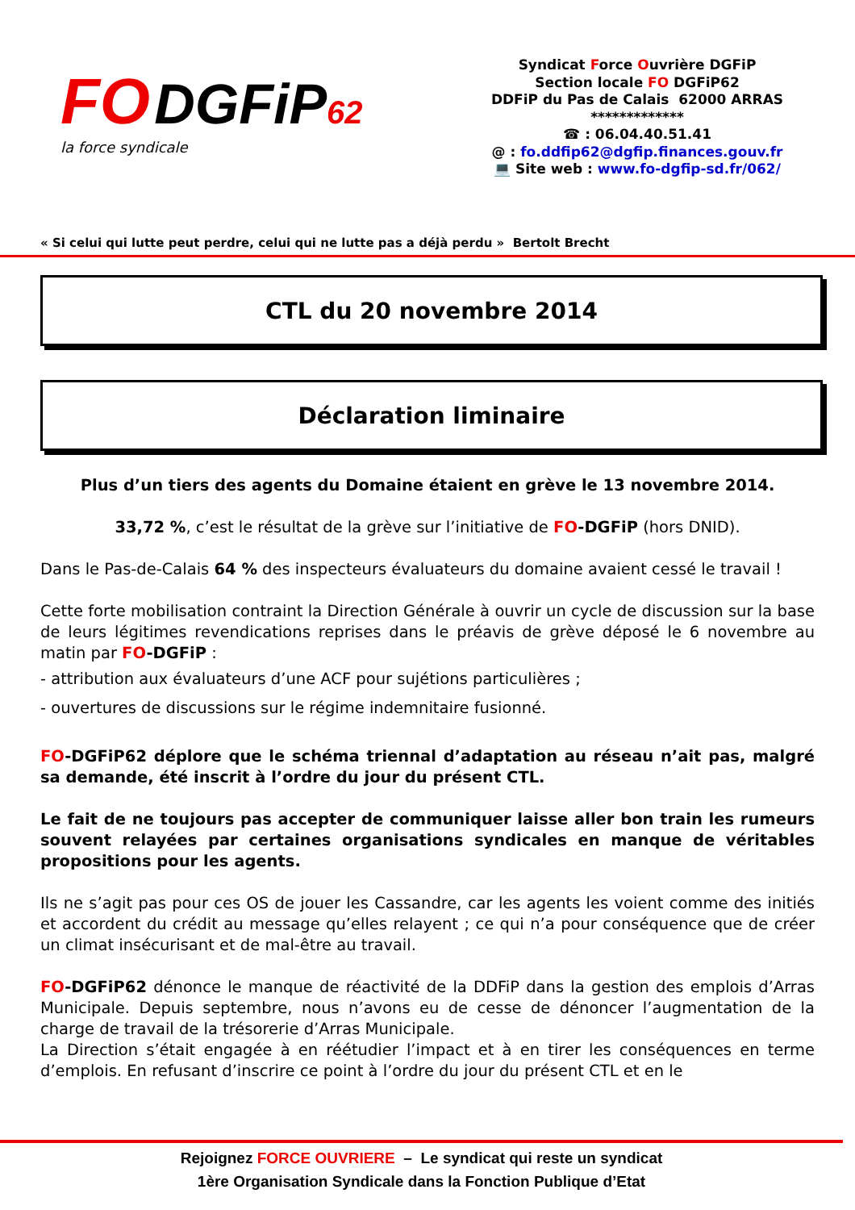FO DGFiP 62
la force syndicale
Syndicat Force Ouvrière DGFiP
Section locale FO DGFiP62
DDFiP du Pas de Calais 62000 ARRAS
*************
☎ : 06.04.40.51.41
@ : fo.ddfip62@dgfip.finances.gouv.fr
💻 Site web : www.fo-dgfip-sd.fr/062/
« Si celui qui lutte peut perdre, celui qui ne lutte pas a déjà perdu » Bertolt Brecht
CTL du 20 novembre 2014
Déclaration liminaire
Plus d’un tiers des agents du Domaine étaient en grève le 13 novembre 2014.
33,72 %, c’est le résultat de la grève sur l’initiative de FO-DGFiP (hors DNID).
Dans le Pas-de-Calais 64 % des inspecteurs évaluateurs du domaine avaient cessé le travail !
Cette forte mobilisation contraint la Direction Générale à ouvrir un cycle de discussion sur la base de leurs légitimes revendications reprises dans le préavis de grève déposé le 6 novembre au matin par FO-DGFiP :
- attribution aux évaluateurs d’une ACF pour sujétions particulières ;
- ouvertures de discussions sur le régime indemnitaire fusionné.
FO-DGFiP62 déplore que le schéma triennal d’adaptation au réseau n’ait pas, malgré sa demande, été inscrit à l’ordre du jour du présent CTL.
Le fait de ne toujours pas accepter de communiquer laisse aller bon train les rumeurs souvent relayées par certaines organisations syndicales en manque de véritables propositions pour les agents.
Ils ne s’agit pas pour ces OS de jouer les Cassandre, car les agents les voient comme des initiés et accordent du crédit au message qu’elles relayent ; ce qui n’a pour conséquence que de créer un climat insécurisant et de mal-être au travail.
FO-DGFiP62 dénonce le manque de réactivité de la DDFiP dans la gestion des emplois d’Arras Municipale. Depuis septembre, nous n’avons eu de cesse de dénoncer l’augmentation de la charge de travail de la trésorerie d’Arras Municipale.
La Direction s’était engagée à en réétudier l’impact et à en tirer les conséquences en terme d’emplois. En refusant d’inscrire ce point à l’ordre du jour du présent CTL et en le
Rejoignez FORCE OUVRIERE – Le syndicat qui reste un syndicat
1ère Organisation Syndicale dans la Fonction Publique d’Etat